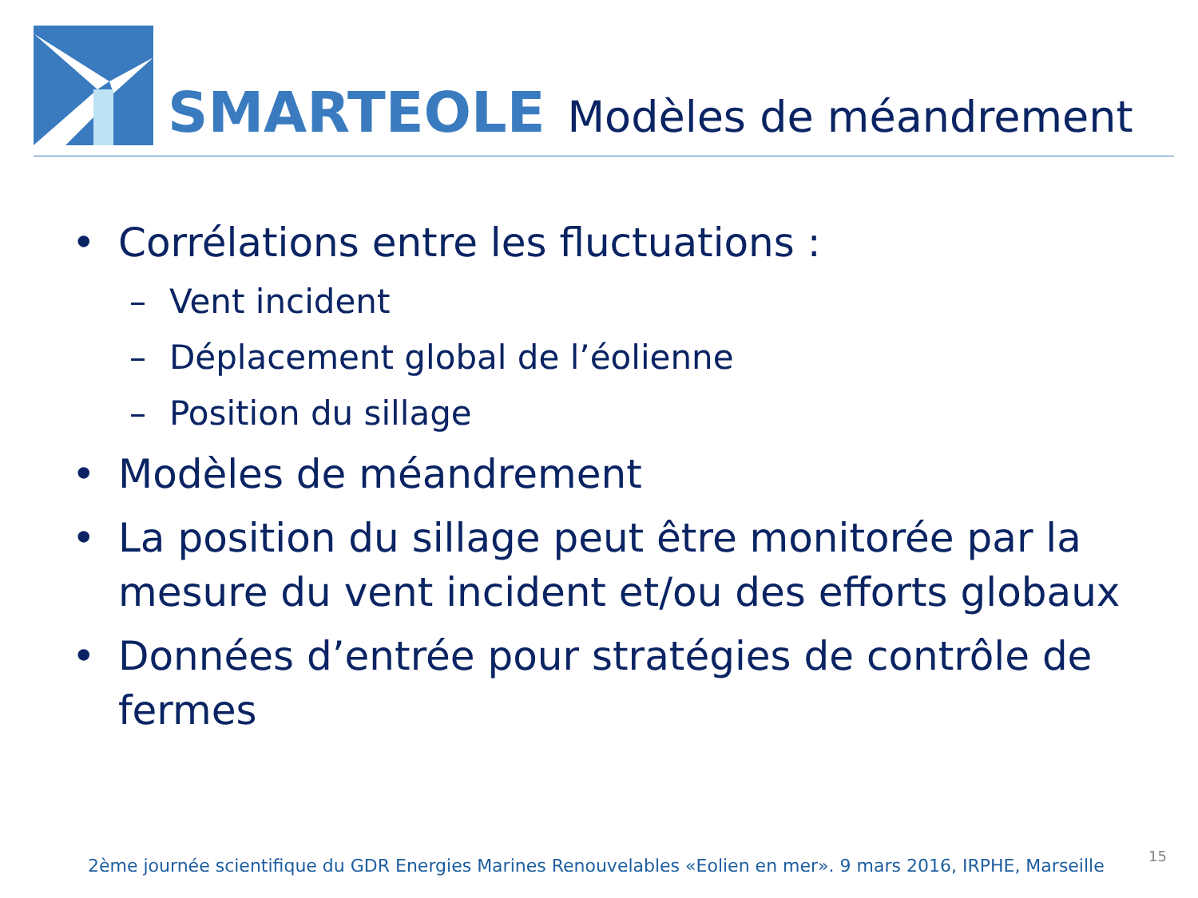SMARTEOLE Modèles de méandrement
• Corrélations entre les fluctuations :
– Vent incident
– Déplacement global de l’éolienne
– Position du sillage
• Modèles de méandrement
• La position du sillage peut être monitorée par la mesure du vent incident et/ou des efforts globaux
• Données d’entrée pour stratégies de contrôle de fermes
2ème journée scientifique du GDR Energies Marines Renouvelables «Eolien en mer». 9 mars 2016, IRPHE, Marseille
15